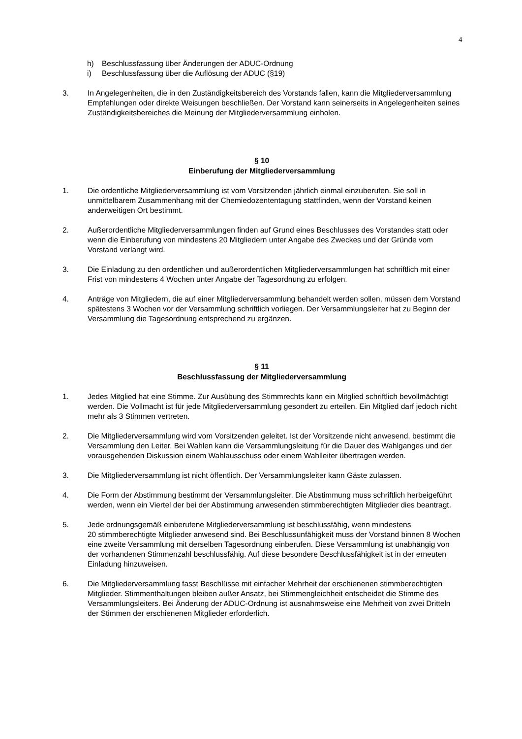4
h) Beschlussfassung über Änderungen der ADUC-Ordnung
i) Beschlussfassung über die Auflösung der ADUC (§19)
3. In Angelegenheiten, die in den Zuständigkeitsbereich des Vorstands fallen, kann die Mitgliederversammlung Empfehlungen oder direkte Weisungen beschließen. Der Vorstand kann seinerseits in Angelegenheiten seines Zuständigkeitsbereiches die Meinung der Mitgliederversammlung einholen.
§ 10
Einberufung der Mitgliederversammlung
1. Die ordentliche Mitgliederversammlung ist vom Vorsitzenden jährlich einmal einzuberufen. Sie soll in unmittelbarem Zusammenhang mit der Chemiedozententagung stattfinden, wenn der Vorstand keinen anderweitigen Ort bestimmt.
2. Außerordentliche Mitgliederversammlungen finden auf Grund eines Beschlusses des Vorstandes statt oder wenn die Einberufung von mindestens 20 Mitgliedern unter Angabe des Zweckes und der Gründe vom Vorstand verlangt wird.
3. Die Einladung zu den ordentlichen und außerordentlichen Mitgliederversammlungen hat schriftlich mit einer Frist von mindestens 4 Wochen unter Angabe der Tagesordnung zu erfolgen.
4. Anträge von Mitgliedern, die auf einer Mitgliederversammlung behandelt werden sollen, müssen dem Vorstand spätestens 3 Wochen vor der Versammlung schriftlich vorliegen. Der Versammlungsleiter hat zu Beginn der Versammlung die Tagesordnung entsprechend zu ergänzen.
§ 11
Beschlussfassung der Mitgliederversammlung
1. Jedes Mitglied hat eine Stimme. Zur Ausübung des Stimmrechts kann ein Mitglied schriftlich bevollmächtigt werden. Die Vollmacht ist für jede Mitgliederversammlung gesondert zu erteilen. Ein Mitglied darf jedoch nicht mehr als 3 Stimmen vertreten.
2. Die Mitgliederversammlung wird vom Vorsitzenden geleitet. Ist der Vorsitzende nicht anwesend, bestimmt die Versammlung den Leiter. Bei Wahlen kann die Versammlungsleitung für die Dauer des Wahlganges und der vorausgehenden Diskussion einem Wahlausschuss oder einem Wahlleiter übertragen werden.
3. Die Mitgliederversammlung ist nicht öffentlich. Der Versammlungsleiter kann Gäste zulassen.
4. Die Form der Abstimmung bestimmt der Versammlungsleiter. Die Abstimmung muss schriftlich herbeigeführt werden, wenn ein Viertel der bei der Abstimmung anwesenden stimmberechtigten Mitglieder dies beantragt.
5. Jede ordnungsgemäß einberufene Mitgliederversammlung ist beschlussfähig, wenn mindestens
20 stimmberechtigte Mitglieder anwesend sind. Bei Beschlussunfähigkeit muss der Vorstand binnen 8 Wochen eine zweite Versammlung mit derselben Tagesordnung einberufen. Diese Versammlung ist unabhängig von der vorhandenen Stimmenzahl beschlussfähig. Auf diese besondere Beschlussfähigkeit ist in der erneuten Einladung hinzuweisen.
6. Die Mitgliederversammlung fasst Beschlüsse mit einfacher Mehrheit der erschienenen stimmberechtigten Mitglieder. Stimmenthaltungen bleiben außer Ansatz, bei Stimmengleichheit entscheidet die Stimme des Versammlungsleiters. Bei Änderung der ADUC-Ordnung ist ausnahmsweise eine Mehrheit von zwei Dritteln der Stimmen der erschienenen Mitglieder erforderlich.